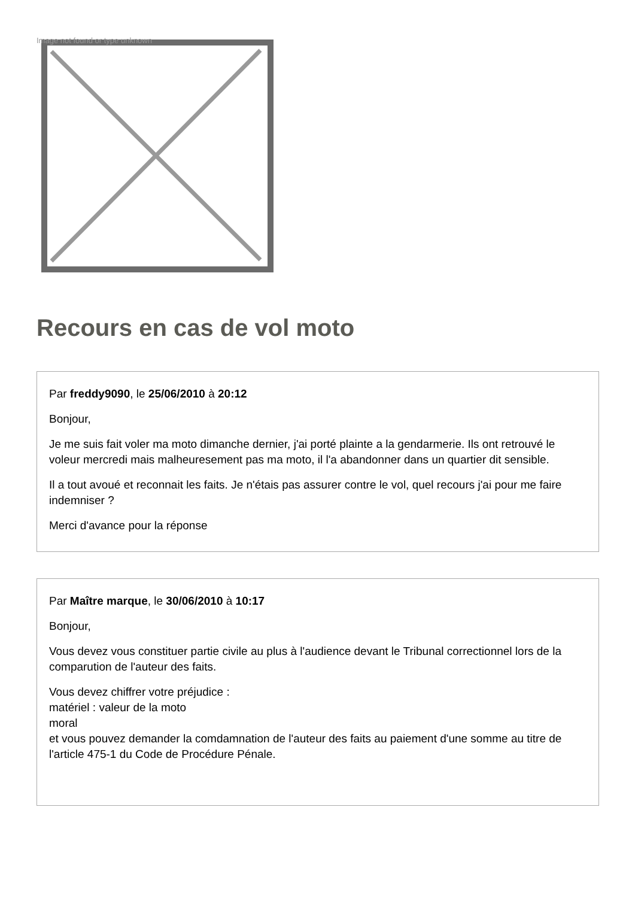Image not found or type unknown
Recours en cas de vol moto
Par freddy9090, le 25/06/2010 à 20:12
Bonjour,
Je me suis fait voler ma moto dimanche dernier, j'ai porté plainte a la gendarmerie. Ils ont retrouvé le voleur mercredi mais malheuresement pas ma moto, il l'a abandonner dans un quartier dit sensible.
Il a tout avoué et reconnait les faits. Je n'étais pas assurer contre le vol, quel recours j'ai pour me faire indemniser ?
Merci d'avance pour la réponse
Par Maître marque, le 30/06/2010 à 10:17
Bonjour,
Vous devez vous constituer partie civile au plus à l'audience devant le Tribunal correctionnel lors de la comparution de l'auteur des faits.
Vous devez chiffrer votre préjudice :
matériel : valeur de la moto
moral
et vous pouvez demander la comdamnation de l'auteur des faits au paiement d'une somme au titre de l'article 475-1 du Code de Procédure Pénale.